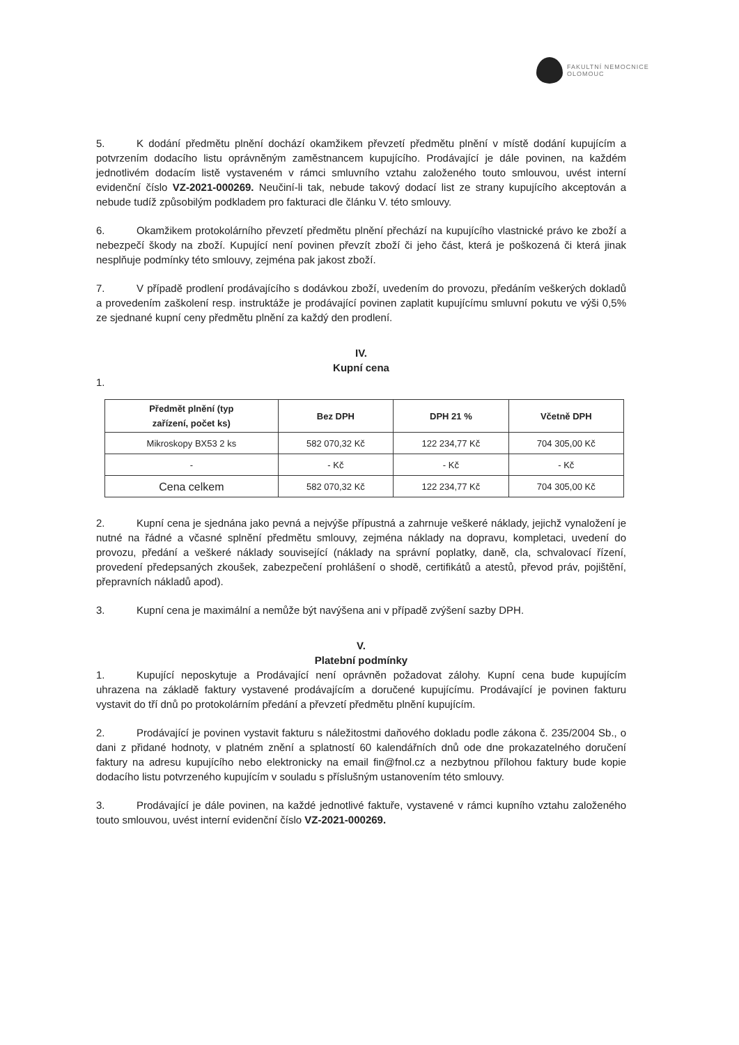FAKULTNÍ NEMOCNICE
OLOMOUC
5. K dodání předmětu plnění dochází okamžikem převzetí předmětu plnění v místě dodání kupujícím a potvrzením dodacího listu oprávněným zaměstnancem kupujícího. Prodávající je dále povinen, na každém jednotlivém dodacím listě vystaveném v rámci smluvního vztahu založeného touto smlouvou, uvést interní evidenční číslo VZ-2021-000269. Neučiní-li tak, nebude takový dodací list ze strany kupujícího akceptován a nebude tudíž způsobilým podkladem pro fakturaci dle článku V. této smlouvy.
6. Okamžikem protokolárního převzetí předmětu plnění přechází na kupujícího vlastnické právo ke zboží a nebezpečí škody na zboží. Kupující není povinen převzít zboží či jeho část, která je poškozená či která jinak nesplňuje podmínky této smlouvy, zejména pak jakost zboží.
7. V případě prodlení prodávajícího s dodávkou zboží, uvedením do provozu, předáním veškerých dokladů a provedením zaškolení resp. instruktáže je prodávající povinen zaplatit kupujícímu smluvní pokutu ve výši 0,5% ze sjednané kupní ceny předmětu plnění za každý den prodlení.
IV.
Kupní cena
1.
| Předmět plnění (typ zařízení, počet ks) | Bez DPH | DPH 21 % | Včetně DPH |
| --- | --- | --- | --- |
| Mikroskopy BX53 2 ks | 582 070,32 Kč | 122 234,77 Kč | 704 305,00 Kč |
| - | - Kč | - Kč | - Kč |
| Cena celkem | 582 070,32 Kč | 122 234,77 Kč | 704 305,00 Kč |
2. Kupní cena je sjednána jako pevná a nejvýše přípustná a zahrnuje veškeré náklady, jejichž vynaložení je nutné na řádné a včasné splnění předmětu smlouvy, zejména náklady na dopravu, kompletaci, uvedení do provozu, předání a veškeré náklady související (náklady na správní poplatky, daně, cla, schvalovací řízení, provedení předepsaných zkoušek, zabezpečení prohlášení o shodě, certifikátů a atestů, převod práv, pojištění, přepravních nákladů apod).
3. Kupní cena je maximální a nemůže být navýšena ani v případě zvýšení sazby DPH.
V.
Platební podmínky
1. Kupující neposkytuje a Prodávající není oprávněn požadovat zálohy. Kupní cena bude kupujícím uhrazena na základě faktury vystavené prodávajícím a doručené kupujícímu. Prodávající je povinen fakturu vystavit do tří dnů po protokolárním předání a převzetí předmětu plnění kupujícím.
2. Prodávající je povinen vystavit fakturu s náležitostmi daňového dokladu podle zákona č. 235/2004 Sb., o dani z přidané hodnoty, v platném znění a splatností 60 kalendářních dnů ode dne prokazatelného doručení faktury na adresu kupujícího nebo elektronicky na email fin@fnol.cz a nezbytnou přílohou faktury bude kopie dodacího listu potvrzeného kupujícím v souladu s příslušným ustanovením této smlouvy.
3. Prodávající je dále povinen, na každé jednotlivé faktuře, vystavené v rámci kupního vztahu založeného touto smlouvou, uvést interní evidenční číslo VZ-2021-000269.